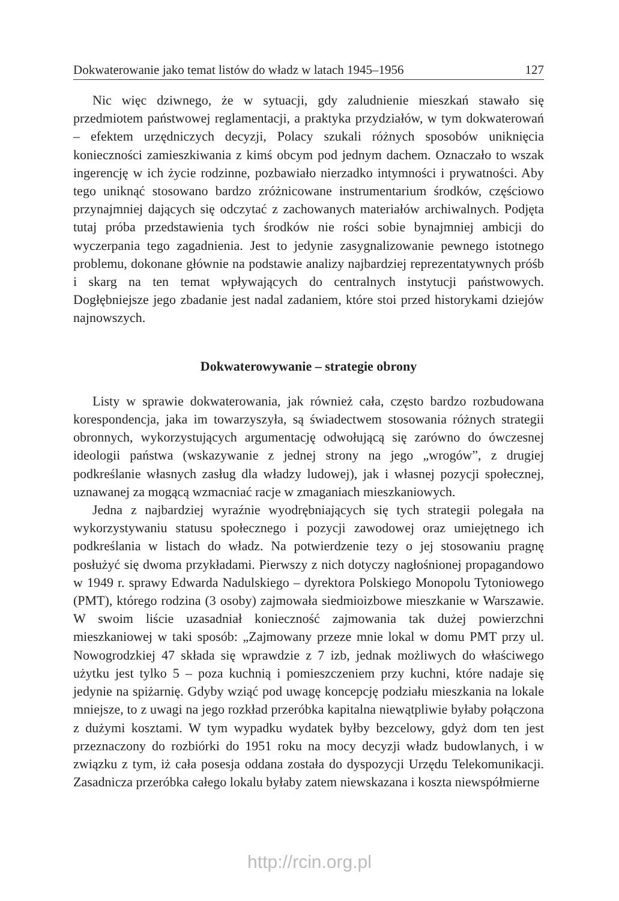Dokwaterowanie jako temat listów do władz w latach 1945–1956 127
Nic więc dziwnego, że w sytuacji, gdy zaludnienie mieszkań stawało się przedmiotem państwowej reglamentacji, a praktyka przydziałów, w tym dokwaterowań – efektem urzędniczych decyzji, Polacy szukali różnych sposobów uniknięcia konieczności zamieszkiwania z kimś obcym pod jednym dachem. Oznaczało to wszak ingerencję w ich życie rodzinne, pozbawiało nierzadko intymności i prywatności. Aby tego uniknąć stosowano bardzo zróżnicowane instrumentarium środków, częściowo przynajmniej dających się odczytać z zachowanych materiałów archiwalnych. Podjęta tutaj próba przedstawienia tych środków nie rości sobie bynajmniej ambicji do wyczerpania tego zagadnienia. Jest to jedynie zasygnalizowanie pewnego istotnego problemu, dokonane głównie na podstawie analizy najbardziej reprezentatywnych próśb i skarg na ten temat wpływających do centralnych instytucji państwowych. Dogłębniejsze jego zbadanie jest nadal zadaniem, które stoi przed historykami dziejów najnowszych.
Dokwaterowywanie – strategie obrony
Listy w sprawie dokwaterowania, jak również cała, często bardzo rozbudowana korespondencja, jaka im towarzyszyła, są świadectwem stosowania różnych strategii obronnych, wykorzystujących argumentację odwołującą się zarówno do ówczesnej ideologii państwa (wskazywanie z jednej strony na jego „wrogów”, z drugiej podkreślanie własnych zasług dla władzy ludowej), jak i własnej pozycji społecznej, uznawanej za mogącą wzmacniać racje w zmaganiach mieszkaniowych.
Jedna z najbardziej wyraźnie wyodrębniających się tych strategii polegała na wykorzystywaniu statusu społecznego i pozycji zawodowej oraz umiejętnego ich podkreślania w listach do władz. Na potwierdzenie tezy o jej stosowaniu pragnę posłużyć się dwoma przykładami. Pierwszy z nich dotyczy nagłośnionej propagandowo w 1949 r. sprawy Edwarda Nadulskiego – dyrektora Polskiego Monopolu Tytoniowego (PMT), którego rodzina (3 osoby) zajmowała siedmioizbowe mieszkanie w Warszawie. W swoim liście uzasadniał konieczność zajmowania tak dużej powierzchni mieszkaniowej w taki sposób: „Zajmowany przeze mnie lokal w domu PMT przy ul. Nowogrodzkiej 47 składa się wprawdzie z 7 izb, jednak możliwych do właściwego użytku jest tylko 5 – poza kuchnią i pomieszczeniem przy kuchni, które nadaje się jedynie na spiżarnię. Gdyby wziąć pod uwagę koncepcję podziału mieszkania na lokale mniejsze, to z uwagi na jego rozkład przeróbka kapitalna niewątpliwie byłaby połączona z dużymi kosztami. W tym wypadku wydatek byłby bezcelowy, gdyż dom ten jest przeznaczony do rozbiórki do 1951 roku na mocy decyzji władz budowlanych, i w związku z tym, iż cała posesja oddana została do dyspozycji Urzędu Telekomunikacji. Zasadnicza przeróbka całego lokalu byłaby zatem niewskazana i koszta niewspółmierne
http://rcin.org.pl